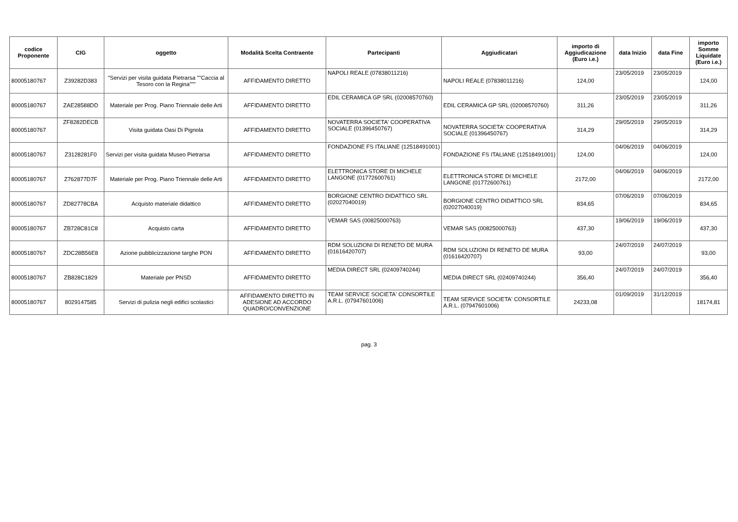| codice Proponente | CIG | oggetto | Modalità Scelta Contraente | Partecipanti | Aggiudicatari | importo di Aggiudicazione (Euro i.e.) | data Inizio | data Fine | importo Somme Liquidate (Euro i.e.) |
| --- | --- | --- | --- | --- | --- | --- | --- | --- | --- |
| 80005180767 | Z39282D383 | "Servizi per visita guidata Pietrarsa ""Caccia al Tesoro con la Regina""" | AFFIDAMENTO DIRETTO | NAPOLI REALE (07838011216) | NAPOLI REALE (07838011216) | 124,00 | 23/05/2019 | 23/05/2019 | 124,00 |
| 80005180767 | ZAE28588DD | Materiale per Prog. Piano Triennale delle Arti | AFFIDAMENTO DIRETTO | EDIL CERAMICA GP SRL (02008570760) | EDIL CERAMICA GP SRL (02008570760) | 311,26 | 23/05/2019 | 23/05/2019 | 311,26 |
| 80005180767 | ZF8282DECB | Visita guidata Oasi Di Pignola | AFFIDAMENTO DIRETTO | NOVATERRA SOCIETA' COOPERATIVA SOCIALE (01396450767) | NOVATERRA SOCIETA' COOPERATIVA SOCIALE (01396450767) | 314,29 | 29/05/2019 | 29/05/2019 | 314,29 |
| 80005180767 | Z3128281F0 | Servizi per visita guidata Museo Pietrarsa | AFFIDAMENTO DIRETTO | FONDAZIONE FS ITALIANE (12518491001) | FONDAZIONE FS ITALIANE (12518491001) | 124,00 | 04/06/2019 | 04/06/2019 | 124,00 |
| 80005180767 | Z762877D7F | Materiale per Prog. Piano Triennale delle Arti | AFFIDAMENTO DIRETTO | ELETTRONICA STORE DI MICHELE LANGONE (01772600761) | ELETTRONICA STORE DI MICHELE LANGONE (01772600761) | 2172,00 | 04/06/2019 | 04/06/2019 | 2172,00 |
| 80005180767 | ZD82778CBA | Acquisto materiale didattico | AFFIDAMENTO DIRETTO | BORGIONE CENTRO DIDATTICO SRL (02027040019) | BORGIONE CENTRO DIDATTICO SRL (02027040019) | 834,65 | 07/06/2019 | 07/06/2019 | 834,65 |
| 80005180767 | ZB728C81C8 | Acquisto carta | AFFIDAMENTO DIRETTO | VEMAR SAS (00825000763) | VEMAR SAS (00825000763) | 437,30 | 19/06/2019 | 19/06/2019 | 437,30 |
| 80005180767 | ZDC28B56E8 | Azione pubblicizzazione targhe PON | AFFIDAMENTO DIRETTO | RDM SOLUZIONI DI RENETO DE MURA (01616420707) | RDM SOLUZIONI DI RENETO DE MURA (01616420707) | 93,00 | 24/07/2019 | 24/07/2019 | 93,00 |
| 80005180767 | ZB828C1829 | Materiale per PNSD | AFFIDAMENTO DIRETTO | MEDIA DIRECT SRL (02409740244) | MEDIA DIRECT SRL (02409740244) | 356,40 | 24/07/2019 | 24/07/2019 | 356,40 |
| 80005180767 | 8029147585 | Servizi di pulizia negli edifici scolastici | AFFIDAMENTO DIRETTO IN ADESIONE AD ACCORDO QUADRO/CONVENZIONE | TEAM SERVICE SOCIETA' CONSORTILE A.R.L. (07947601006) | TEAM SERVICE SOCIETA' CONSORTILE A.R.L. (07947601006) | 24233,08 | 01/09/2019 | 31/12/2019 | 18174,81 |
pag. 3